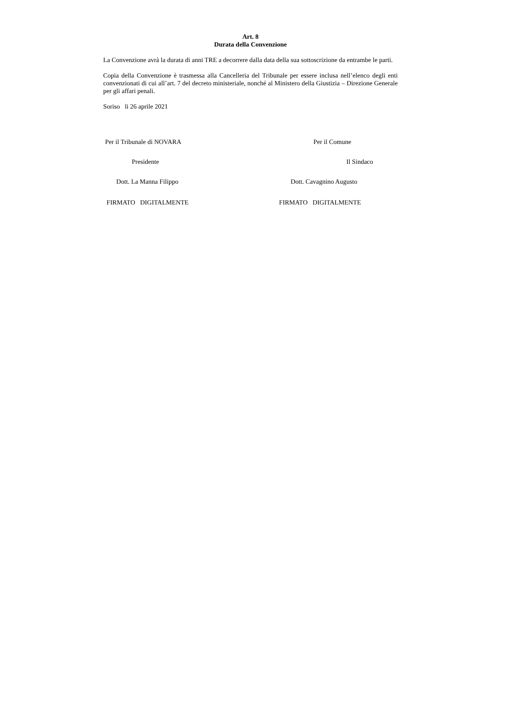Art. 8
Durata della Convenzione
La Convenzione avrà la durata di anni TRE a decorrere dalla data della sua sottoscrizione da entrambe le parti.
Copia della Convenzione è trasmessa alla Cancelleria del Tribunale per essere inclusa nell’elenco degli enti convenzionati di cui all’art. 7 del decreto ministeriale, nonché al Ministero della Giustizia – Direzione Generale per gli affari penali.
Soriso li 26 aprile 2021
Per il Tribunale di NOVARA Per il Comune
Presidente Il Sindaco
Dott. La Manna Filippo Dott. Cavagnino Augusto
FIRMATO DIGITALMENTE FIRMATO DIGITALMENTE